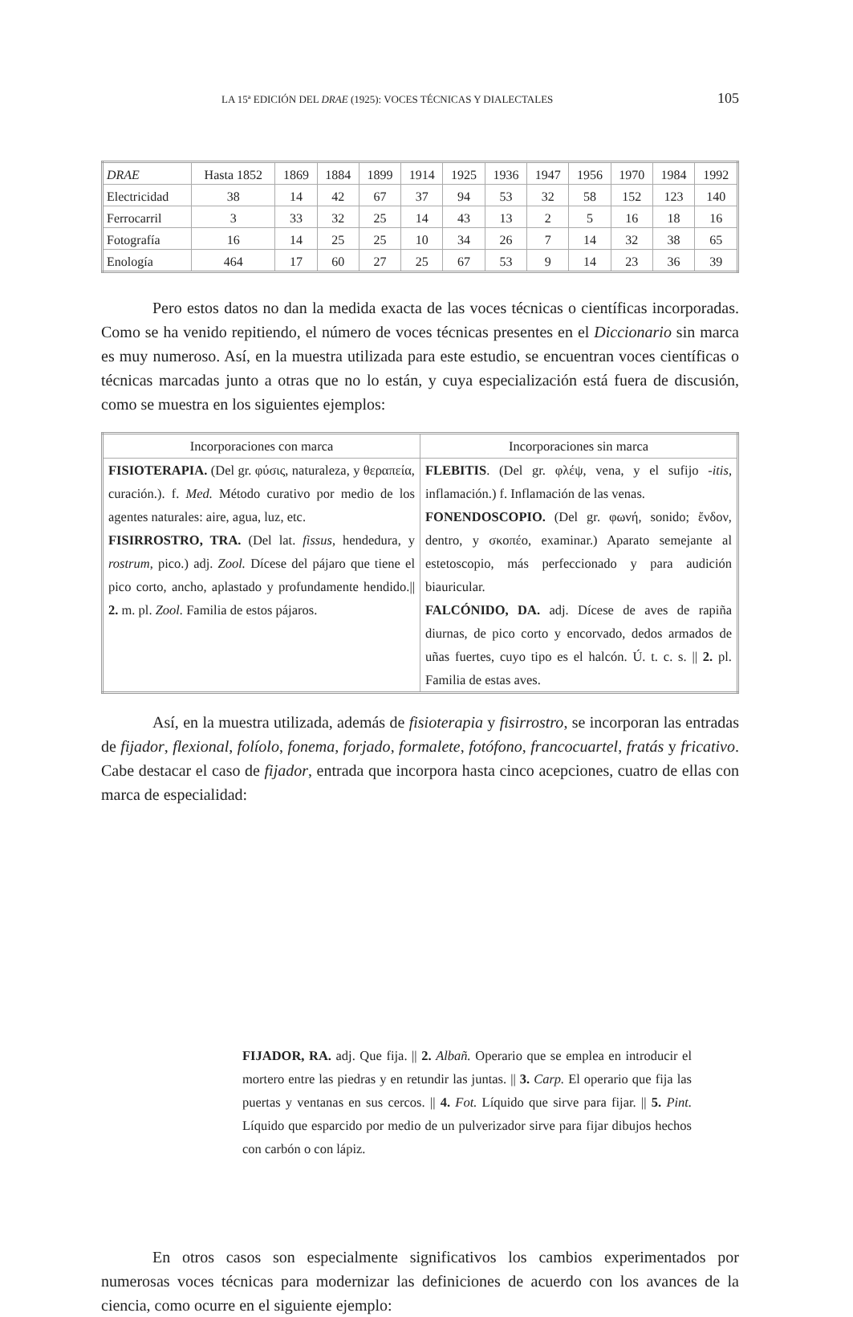LA 15ª EDICIÓN DEL DRAE (1925): VOCES TÉCNICAS Y DIALECTALES 105
| DRAE | Hasta 1852 | 1869 | 1884 | 1899 | 1914 | 1925 | 1936 | 1947 | 1956 | 1970 | 1984 | 1992 |
| --- | --- | --- | --- | --- | --- | --- | --- | --- | --- | --- | --- | --- |
| Electricidad | 38 | 14 | 42 | 67 | 37 | 94 | 53 | 32 | 58 | 152 | 123 | 140 |
| Ferrocarril | 3 | 33 | 32 | 25 | 14 | 43 | 13 | 2 | 5 | 16 | 18 | 16 |
| Fotografía | 16 | 14 | 25 | 25 | 10 | 34 | 26 | 7 | 14 | 32 | 38 | 65 |
| Enología | 464 | 17 | 60 | 27 | 25 | 67 | 53 | 9 | 14 | 23 | 36 | 39 |
Pero estos datos no dan la medida exacta de las voces técnicas o científicas incorporadas. Como se ha venido repitiendo, el número de voces técnicas presentes en el Diccionario sin marca es muy numeroso. Así, en la muestra utilizada para este estudio, se encuentran voces científicas o técnicas marcadas junto a otras que no lo están, y cuya especialización está fuera de discusión, como se muestra en los siguientes ejemplos:
| Incorporaciones con marca | Incorporaciones sin marca |
| --- | --- |
| FISIOTERAPIA. (Del gr. φύσις, naturaleza, y θεραπεία, curación.). f. Med. Método curativo por medio de los agentes naturales: aire, agua, luz, etc. FISIRROSTRO, TRA. (Del lat. fissus , hendedura, y rostrum , pico.) adj. Zool. Dícese del pájaro que tiene el pico corto, ancho, aplastado y profundamente hendido.// 2. m. pl. Zool. Familia de estos pájaros. | FLEBITIS . (Del gr. φλέψ, vena, y el sufijo -itis , inflamación.) f. Inflamación de las venas. FONENDOSCOPIO. (Del gr. φωνή, sonido; ἔνδον, dentro, y σκοπέο, examinar.) Aparato semejante al estetoscopio, más perfeccionado y para audición biauricular. FALCÓNIDO, DA. adj. Dícese de aves de rapiña diurnas, de pico corto y encorvado, dedos armados de uñas fuertes, cuyo tipo es el halcón. Ú. t. c. s. // 2. pl. Familia de estas aves. |
Así, en la muestra utilizada, además de fisioterapia y fisirrostro, se incorporan las entradas de fijador, flexional, folíolo, fonema, forjado, formalete, fotófono, francocuartel, fratás y fricativo. Cabe destacar el caso de fijador, entrada que incorpora hasta cinco acepciones, cuatro de ellas con marca de especialidad:
FIJADOR, RA. adj. Que fija. || 2. Albañ. Operario que se emplea en introducir el mortero entre las piedras y en retundir las juntas. || 3. Carp. El operario que fija las puertas y ventanas en sus cercos. || 4. Fot. Líquido que sirve para fijar. || 5. Pint. Líquido que esparcido por medio de un pulverizador sirve para fijar dibujos hechos con carbón o con lápiz.
En otros casos son especialmente significativos los cambios experimentados por numerosas voces técnicas para modernizar las definiciones de acuerdo con los avances de la ciencia, como ocurre en el siguiente ejemplo: